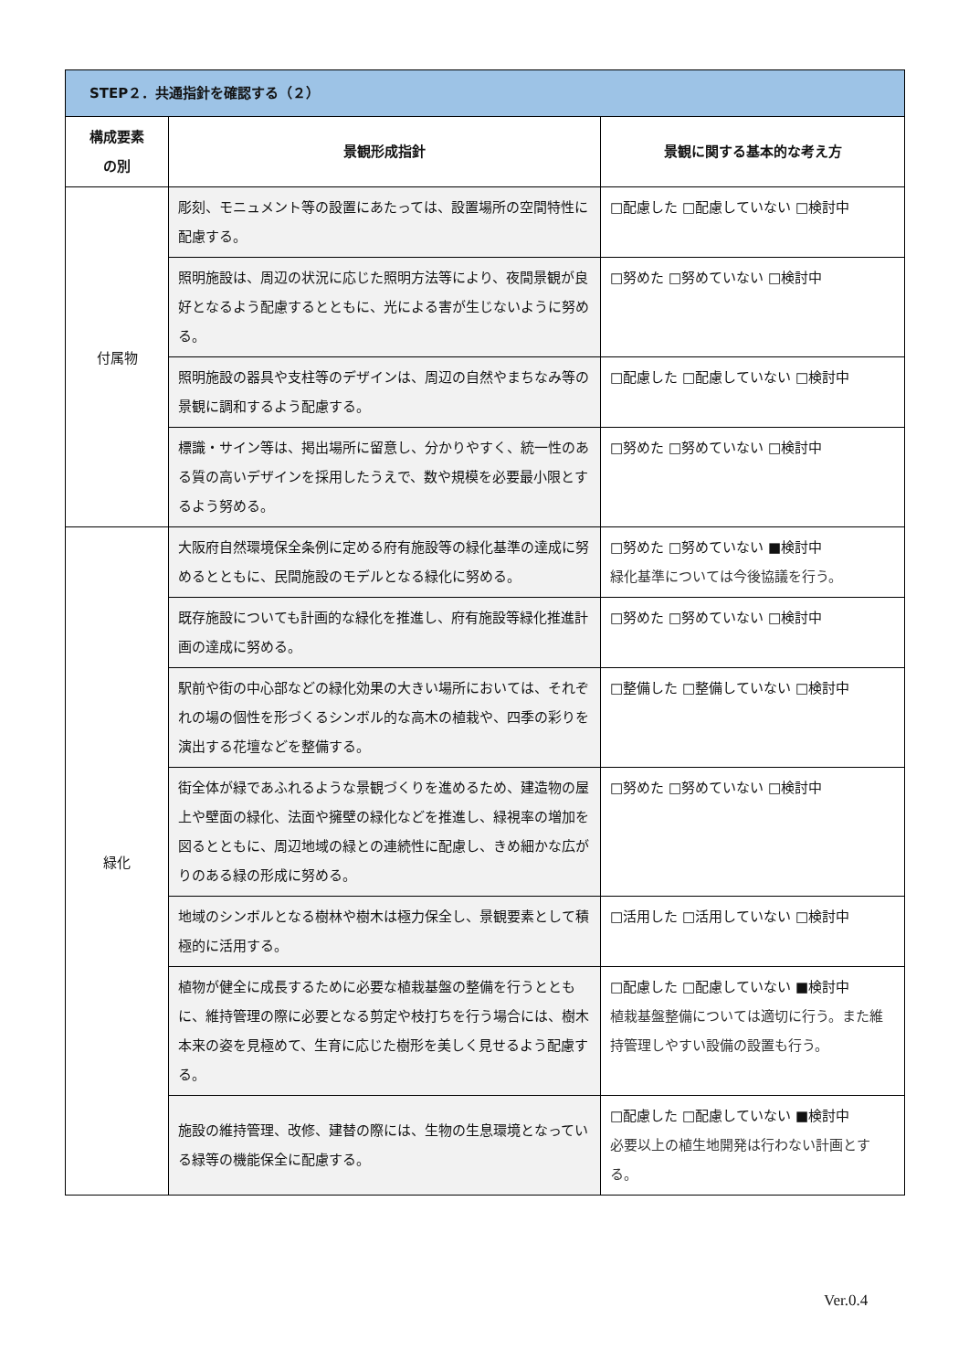| STEP２．共通指針を確認する（２） | | |
| --- | --- | --- |
| 構成要素 の別 | 景観形成指針 | 景観に関する基本的な考え方 |
| 付属物 | 彫刻、モニュメント等の設置にあたっては、設置場所の空間特性に配慮する。 | □配慮した □配慮していない □検討中 |
| | 照明施設は、周辺の状況に応じた照明方法等により、夜間景観が良好となるよう配慮するとともに、光による害が生じないように努める。 | □努めた □努めていない □検討中 |
| | 照明施設の器具や支柱等のデザインは、周辺の自然やまちなみ等の景観に調和するよう配慮する。 | □配慮した □配慮していない □検討中 |
| | 標識・サイン等は、掲出場所に留意し、分かりやすく、統一性のある質の高いデザインを採用したうえで、数や規模を必要最小限とするよう努める。 | □努めた □努めていない □検討中 |
| 緑化 | 大阪府自然環境保全条例に定める府有施設等の緑化基準の達成に努めるとともに、民間施設のモデルとなる緑化に努める。 | □努めた □努めていない ■検討中 緑化基準については今後協議を行う。 |
| | 既存施設についても計画的な緑化を推進し、府有施設等緑化推進計画の達成に努める。 | □努めた □努めていない □検討中 |
| | 駅前や街の中心部などの緑化効果の大きい場所においては、それぞれの場の個性を形づくるシンボル的な高木の植栽や、四季の彩りを演出する花壇などを整備する。 | □整備した □整備していない □検討中 |
| | 街全体が緑であふれるような景観づくりを進めるため、建造物の屋上や壁面の緑化、法面や擁壁の緑化などを推進し、緑視率の増加を図るとともに、周辺地域の緑との連続性に配慮し、きめ細かな広がりのある緑の形成に努める。 | □努めた □努めていない □検討中 |
| | 地域のシンボルとなる樹林や樹木は極力保全し、景観要素として積極的に活用する。 | □活用した □活用していない □検討中 |
| | 植物が健全に成長するために必要な植栽基盤の整備を行うとともに、維持管理の際に必要となる剪定や枝打ちを行う場合には、樹木本来の姿を見極めて、生育に応じた樹形を美しく見せるよう配慮する。 | □配慮した □配慮していない ■検討中 植栽基盤整備については適切に行う。また維持管理しやすい設備の設置も行う。 |
| | 施設の維持管理、改修、建替の際には、生物の生息環境となっている緑等の機能保全に配慮する。 | □配慮した □配慮していない ■検討中 必要以上の植生地開発は行わない計画とする。 |
Ver.0.4